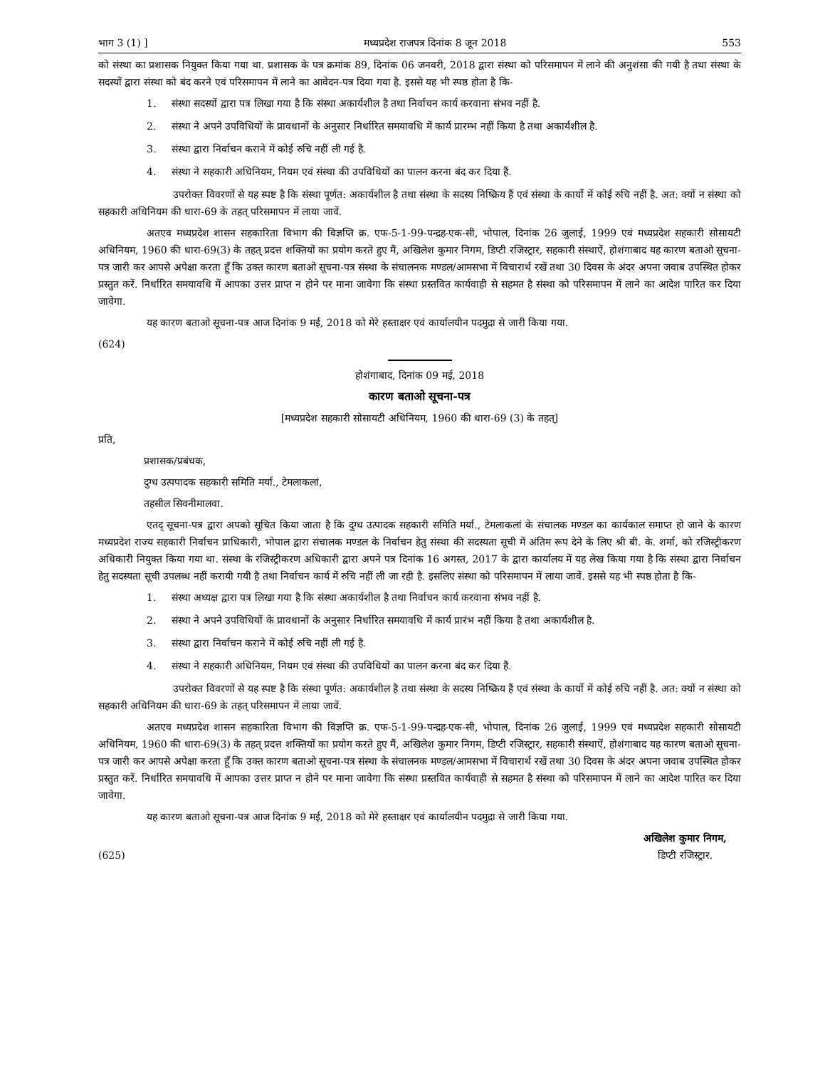भाग 3 (1) ] मध्यप्रदेश राजपत्र दिनांक 8 जून 2018 553
को संस्था का प्रशासक नियुक्त किया गया था. प्रशासक के पत्र क्रमांक 89, दिनांक 06 जनवरी, 2018 द्वारा संस्था को परिसमापन में लाने की अनुशंसा की गयी है तथा संस्था के सदस्यों द्वारा संस्था को बंद करने एवं परिसमापन में लाने का आवेदन-पत्र दिया गया है. इससे यह भी स्पष्ठ होता है कि-
1. संस्था सदस्यों द्वारा पत्र लिखा गया है कि संस्था अकार्यशील है तथा निर्वाचन कार्य करवाना संभव नहीं है.
2. संस्था ने अपने उपविधियों के प्रावधानों के अनुसार निर्धारित समयावधि में कार्य प्रारम्भ नहीं किया है तथा अकार्यशील है.
3. संस्था द्वारा निर्वाचन कराने में कोई रुचि नहीं ली गई है.
4. संस्था ने सहकारी अधिनियम, नियम एवं संस्था की उपविधियों का पालन करना बंद कर दिया हैं.
उपरोक्त विवरणों से यह स्पष्ट है कि संस्था पूर्णत: अकार्यशील है तथा संस्था के सदस्य निष्क्रिय हैं एवं संस्था के कार्यो में कोई रुचि नहीं है. अत: क्यों न संस्था को सहकारी अधिनियम की धारा-69 के तहत् परिसमापन में लाया जावें.
अतएव मध्यप्रदेश शासन सहकारिता विभाग की विज्ञप्ति क्र. एफ-5-1-99-पन्द्रह-एक-सी, भोपाल, दिनांक 26 जुलाई, 1999 एवं मध्यप्रदेश सहकारी सोसायटी अधिनियम, 1960 की धारा-69(3) के तहत् प्रदत्त शक्तियों का प्रयोग करते हुए मैं, अखिलेश कुमार निगम, डिप्टी रजिस्ट्रार, सहकारी संस्थाऐं, होशंगाबाद यह कारण बताओ सूचना-पत्र जारी कर आपसे अपेक्षा करता हूँ कि उक्त कारण बताओ सूचना-पत्र संस्था के संचालनक मण्डल/आमसभा में विचारार्थ रखें तथा 30 दिवस के अंदर अपना जवाब उपस्थित होकर प्रस्तुत करें. निर्धारित समयावधि में आपका उत्तर प्राप्त न होने पर माना जावेगा कि संस्था प्रस्तवित कार्यवाही से सहमत है संस्था को परिसमापन में लाने का आदेश पारित कर दिया जावेगा.
यह कारण बताओ सूचना-पत्र आज दिनांक 9 मई, 2018 को मेरे हस्ताक्षर एवं कार्यालयीन पदमुद्रा से जारी किया गया.
(624)
होशंगाबाद, दिनांक 09 मई, 2018
कारण बताओ सूचना-पत्र
[मध्यप्रदेश सहकारी सोसायटी अधिनियम, 1960 की धारा-69 (3) के तहत्]
प्रति,
प्रशासक/प्रबंधक,
दुग्ध उत्पपादक सहकारी समिति मर्या., टेमलाकलां,
तहसील सिवनीमालवा.
एतद् सूचना-पत्र द्वारा अपको सूचित किया जाता है कि दुग्ध उत्पादक सहकारी समिति मर्या., टेमलाकलां के संचालक मण्डल का कार्यकाल समाप्त हो जाने के कारण मध्यप्रदेश राज्य सहकारी निर्वाचन प्राधिकारी, भोपाल द्वारा संचालक मण्डल के निर्वाचन हेतु संस्था की सदस्यता सूची में अंतिम रूप देने के लिए श्री बी. के. शर्मा, को रजिस्ट्रीकरण अधिकारी नियुक्त किया गया था. संस्था के रजिस्ट्रीकरण अधिकारी द्वारा अपने पत्र दिनांक 16 अगस्त, 2017 के द्वारा कार्यालय में यह लेख किया गया है कि संस्था द्वारा निर्वाचन हेतु सदस्यता सूची उपलब्ध नहीं करायी गयी है तथा निर्वाचन कार्य में रुचि नहीं ली जा रही है. इसलिए संस्था को परिसमापन में लाया जावें. इससे यह भी स्पष्ठ होता है कि-
1. संस्था अध्यक्ष द्वारा पत्र लिखा गया है कि संस्था अकार्यशील है तथा निर्वाचन कार्य करवाना संभव नहीं है.
2. संस्था ने अपने उपविधियों के प्रावधानों के अनुसार निर्धारित समयावधि में कार्य प्रारंभ नहीं किया है तथा अकार्यशील है.
3. संस्था द्वारा निर्वाचन कराने में कोई रुचि नहीं ली गई है.
4. संस्था ने सहकारी अधिनियम, नियम एवं संस्था की उपविधियों का पालन करना बंद कर दिया हैं.
उपरोक्त विवरणों से यह स्पष्ट है कि संस्था पूर्णत: अकार्यशील है तथा संस्था के सदस्य निष्क्रिय हैं एवं संस्था के कार्यो में कोई रुचि नहीं है. अत: क्यों न संस्था को सहकारी अधिनियम की धारा-69 के तहत् परिसमापन में लाया जावें.
अतएव मध्यप्रदेश शासन सहकारिता विभाग की विज्ञप्ति क्र. एफ-5-1-99-पन्द्रह-एक-सी, भोपाल, दिनांक 26 जुलाई, 1999 एवं मध्यप्रदेश सहकारी सोसायटी अधिनियम, 1960 की धारा-69(3) के तहत् प्रदत्त शक्तियों का प्रयोग करते हुए मैं, अखिलेश कुमार निगम, डिप्टी रजिस्ट्रार, सहकारी संस्थाऐं, होशंगाबाद यह कारण बताओ सूचना-पत्र जारी कर आपसे अपेक्षा करता हूँ कि उक्त कारण बताओ सूचना-पत्र संस्था के संचालनक मण्डल/आमसभा में विचारार्थ रखें तथा 30 दिवस के अंदर अपना जवाब उपस्थित होकर प्रस्तुत करें. निर्धारित समयावधि में आपका उत्तर प्राप्त न होने पर माना जावेगा कि संस्था प्रस्तवित कार्यवाही से सहमत है संस्था को परिसमापन में लाने का आदेश पारित कर दिया जावेगा.
यह कारण बताओ सूचना-पत्र आज दिनांक 9 मई, 2018 को मेरे हस्ताक्षर एवं कार्यालयीन पदमुद्रा से जारी किया गया.
(625) अखिलेश कुमार निगम,
डिप्टी रजिस्ट्रार.